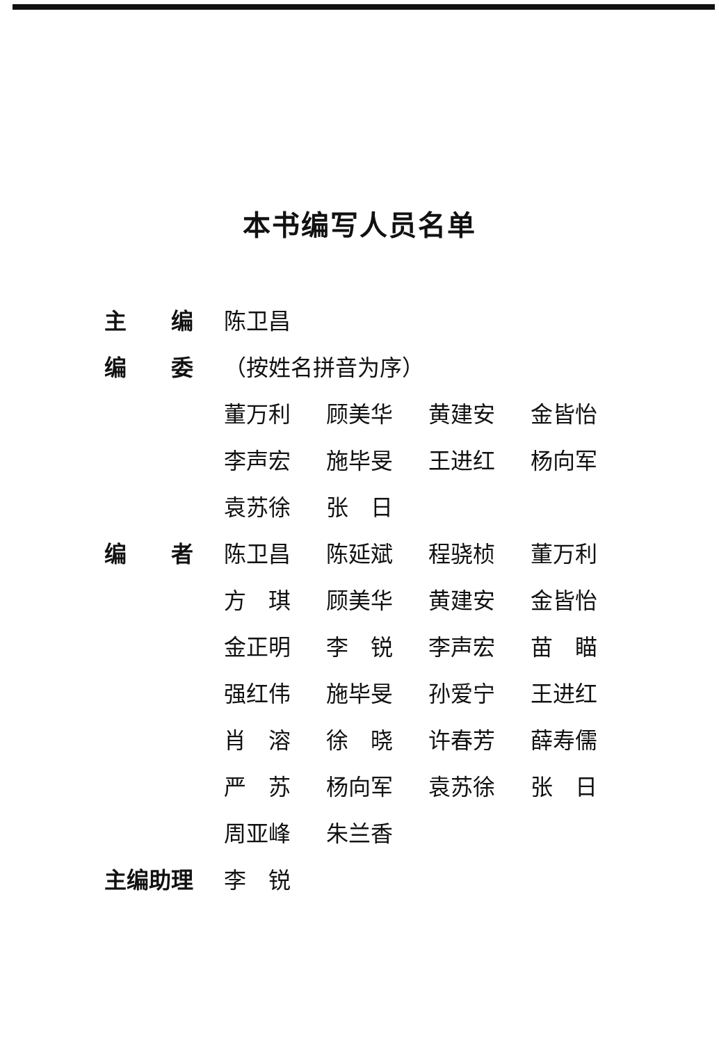本书编写人员名单
| 主 编 | 陈卫昌 | | | |
| 编 委 | （按姓名拼音为序） | | | |
| | 董万利 | 顾美华 | 黄建安 | 金皆怡 |
| | 李声宏 | 施毕旻 | 王进红 | 杨向军 |
| | 袁苏徐 | 张 日 | | |
| 编 者 | 陈卫昌 | 陈延斌 | 程骁桢 | 董万利 |
| | 方 琪 | 顾美华 | 黄建安 | 金皆怡 |
| | 金正明 | 李 锐 | 李声宏 | 苗 瞄 |
| | 强红伟 | 施毕旻 | 孙爱宁 | 王进红 |
| | 肖 溶 | 徐 晓 | 许春芳 | 薛寿儒 |
| | 严 苏 | 杨向军 | 袁苏徐 | 张 日 |
| | 周亚峰 | 朱兰香 | | |
| 主编助理 | 李 锐 | | | |